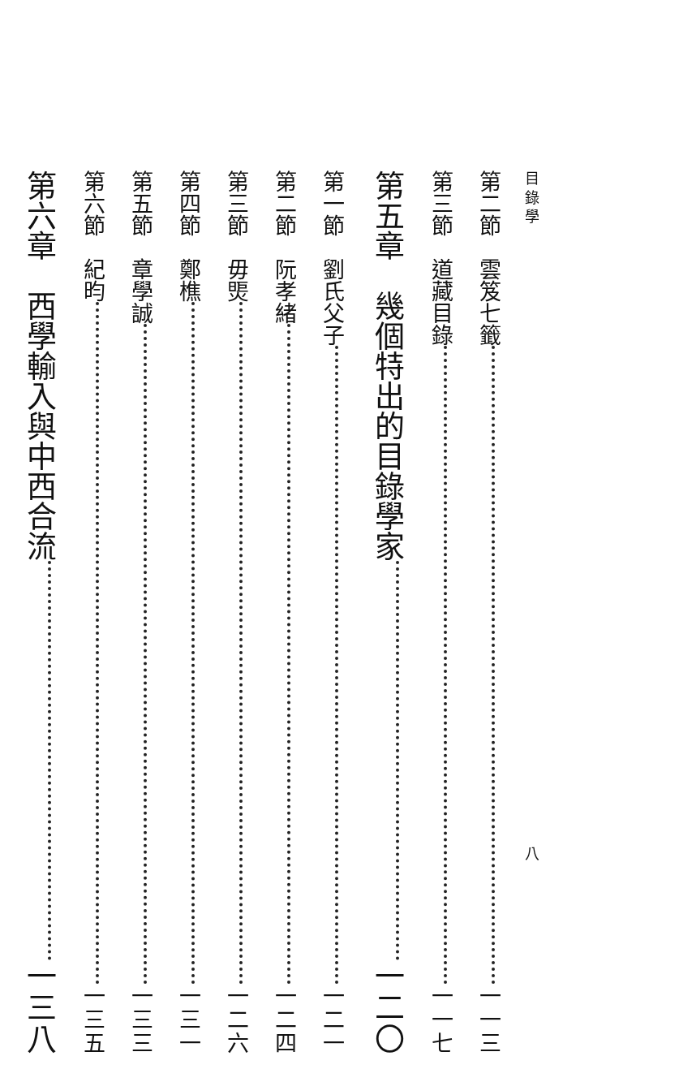目 錄 學 八
第二節　雲笈七籤 一一三
第三節　道藏目錄 一一七
第五章　幾個特出的目錄學家 一二〇
第一節　劉氏父子 一二一
第二節　阮孝緒 一二四
第三節　毋煚 一二六
第四節　鄭樵 一三一
第五節　章學誠 一三三
第六節　紀昀 一三五
第六章　西學輸入與中西合流 一三八